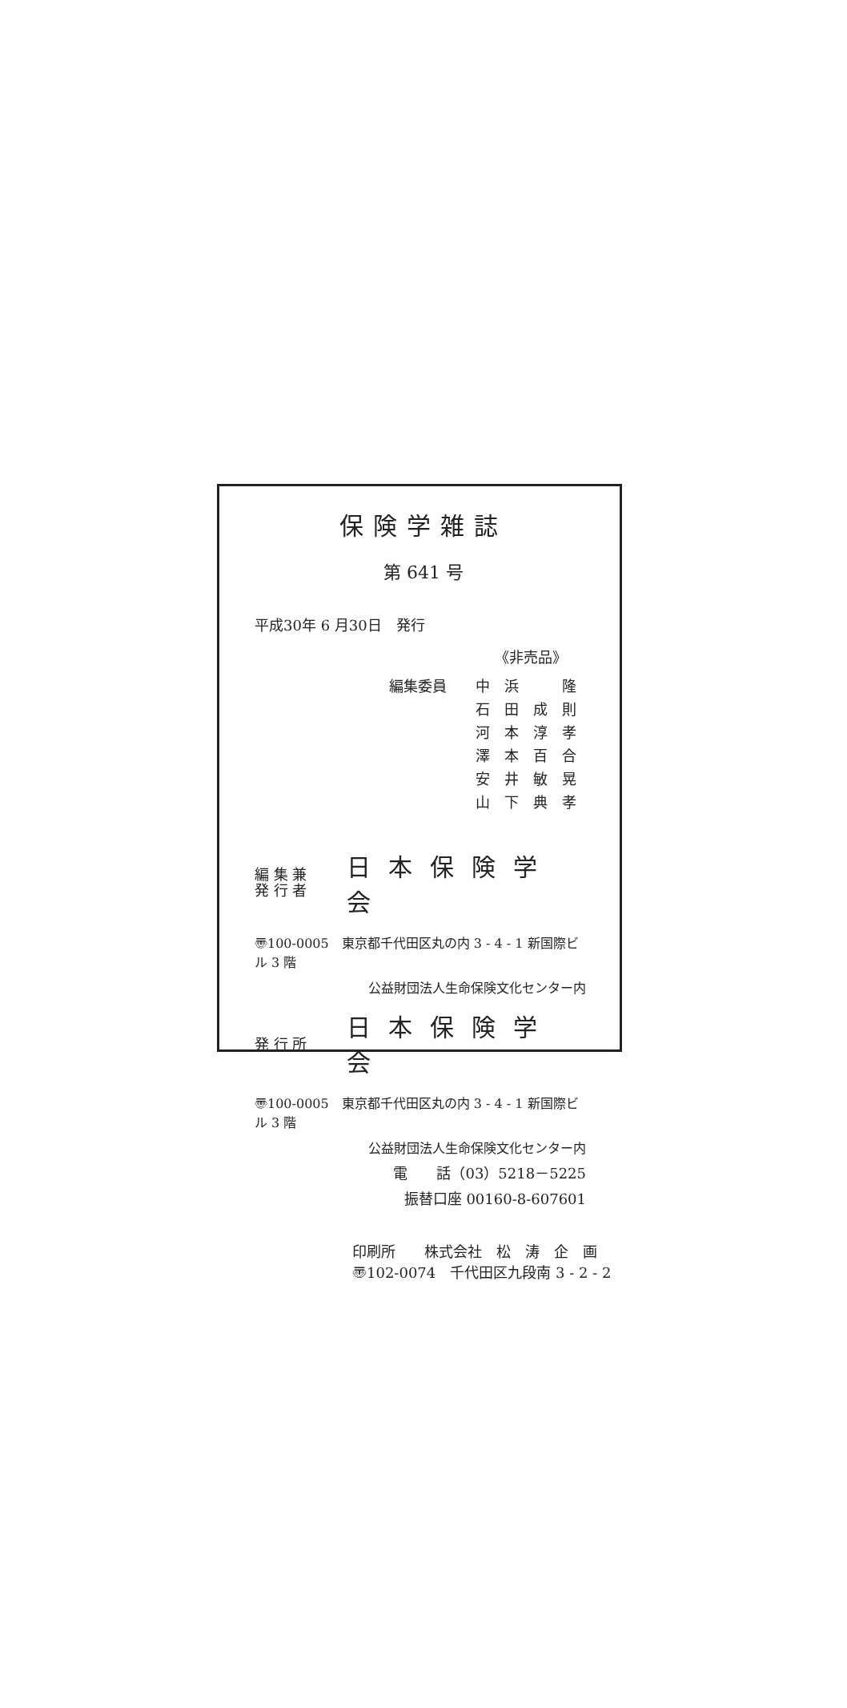保険学雑誌
第 641 号
平成30年 6 月30日　発行
《非売品》
編集委員 中　浜　　　隆
石　田　成　則
河　本　淳　孝
澤　本　百　合
安　井　敏　晃
山　下　典　孝
編 集 兼
発 行 者
日本保険学会
〠100-0005　東京都千代田区丸の内 3 - 4 - 1 新国際ビル 3 階
公益財団法人生命保険文化センター内
発 行 所
日本保険学会
〠100-0005　東京都千代田区丸の内 3 - 4 - 1 新国際ビル 3 階
公益財団法人生命保険文化センター内
電　　話（03）5218－5225
振替口座 00160-8-607601
印刷所　　株式会社　松　涛　企　画
〠102-0074　千代田区九段南 3 - 2 - 2